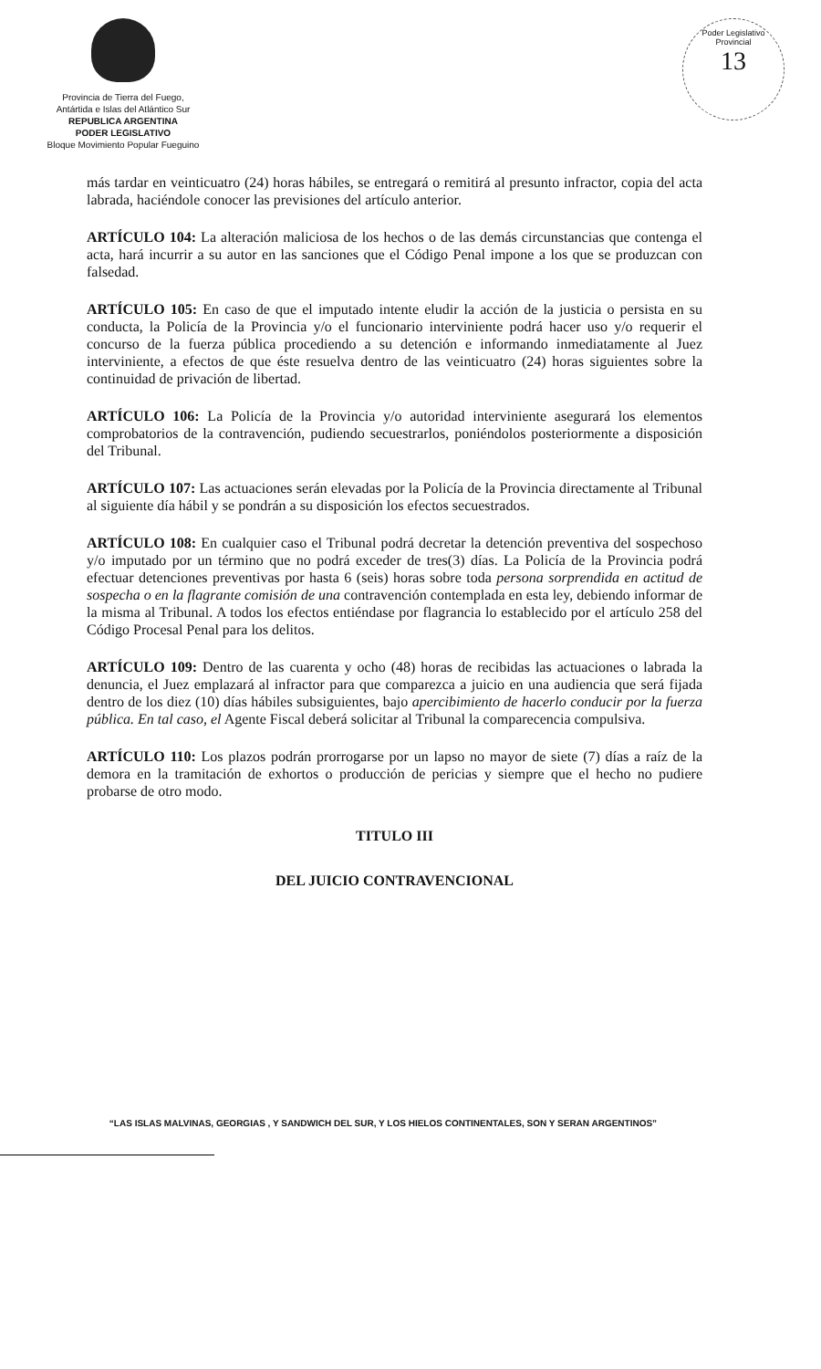Provincia de Tierra del Fuego,
Antártida e Islas del Atlántico Sur
REPUBLICA ARGENTINA
PODER LEGISLATIVO
Bloque Movimiento Popular Fueguino
Poder Legislativo Provincial
13
más tardar en veinticuatro (24) horas hábiles, se entregará o remitirá al presunto infractor, copia del acta labrada, haciéndole conocer las previsiones del artículo anterior.
ARTÍCULO 104: La alteración maliciosa de los hechos o de las demás circunstancias que contenga el acta, hará incurrir a su autor en las sanciones que el Código Penal impone a los que se produzcan con falsedad.
ARTÍCULO 105: En caso de que el imputado intente eludir la acción de la justicia o persista en su conducta, la Policía de la Provincia y/o el funcionario interviniente podrá hacer uso y/o requerir el concurso de la fuerza pública procediendo a su detención e informando inmediatamente al Juez interviniente, a efectos de que éste resuelva dentro de las veinticuatro (24) horas siguientes sobre la continuidad de privación de libertad.
ARTÍCULO 106: La Policía de la Provincia y/o autoridad interviniente asegurará los elementos comprobatorios de la contravención, pudiendo secuestrarlos, poniéndolos posteriormente a disposición del Tribunal.
ARTÍCULO 107: Las actuaciones serán elevadas por la Policía de la Provincia directamente al Tribunal al siguiente día hábil y se pondrán a su disposición los efectos secuestrados.
ARTÍCULO 108: En cualquier caso el Tribunal podrá decretar la detención preventiva del sospechoso y/o imputado por un término que no podrá exceder de tres(3) días. La Policía de la Provincia podrá efectuar detenciones preventivas por hasta 6 (seis) horas sobre toda persona sorprendida en actitud de sospecha o en la flagrante comisión de una contravención contemplada en esta ley, debiendo informar de la misma al Tribunal. A todos los efectos entiéndase por flagrancia lo establecido por el artículo 258 del Código Procesal Penal para los delitos.
ARTÍCULO 109: Dentro de las cuarenta y ocho (48) horas de recibidas las actuaciones o labrada la denuncia, el Juez emplazará al infractor para que comparezca a juicio en una audiencia que será fijada dentro de los diez (10) días hábiles subsiguientes, bajo apercibimiento de hacerlo conducir por la fuerza pública. En tal caso, el Agente Fiscal deberá solicitar al Tribunal la comparecencia compulsiva.
ARTÍCULO 110: Los plazos podrán prorrogarse por un lapso no mayor de siete (7) días a raíz de la demora en la tramitación de exhortos o producción de pericias y siempre que el hecho no pudiere probarse de otro modo.
TITULO III
DEL JUICIO CONTRAVENCIONAL
“LAS ISLAS MALVINAS, GEORGIAS , Y SANDWICH DEL SUR, Y LOS HIELOS CONTINENTALES, SON Y SERAN ARGENTINOS”